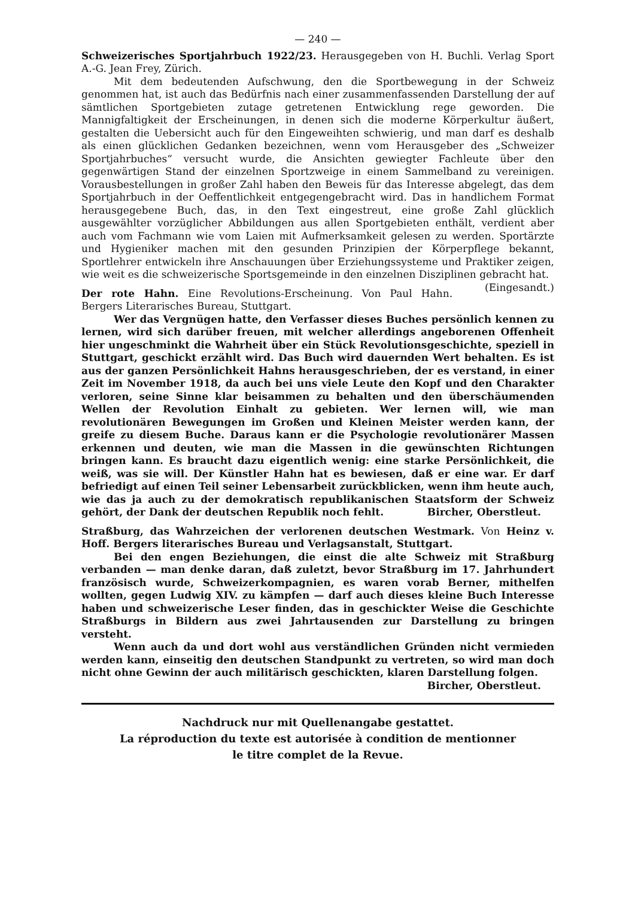— 240 —
Schweizerisches Sportjahrbuch 1922/23. Herausgegeben von H. Buchli. Verlag Sport A.-G. Jean Frey, Zürich.
Mit dem bedeutenden Aufschwung, den die Sportbewegung in der Schweiz genommen hat, ist auch das Bedürfnis nach einer zusammenfassenden Darstellung der auf sämtlichen Sportgebieten zutage getretenen Entwicklung rege geworden. Die Mannigfaltigkeit der Erscheinungen, in denen sich die moderne Körperkultur äußert, gestalten die Uebersicht auch für den Eingeweihten schwierig, und man darf es deshalb als einen glücklichen Gedanken bezeichnen, wenn vom Herausgeber des „Schweizer Sportjahrbuches“ versucht wurde, die Ansichten gewiegter Fachleute über den gegenwärtigen Stand der einzelnen Sportzweige in einem Sammelband zu vereinigen. Vorausbestellungen in großer Zahl haben den Beweis für das Interesse abgelegt, das dem Sportjahrbuch in der Oeffentlichkeit entgegengebracht wird. Das in handlichem Format herausgegebene Buch, das, in den Text eingestreut, eine große Zahl glücklich ausgewählter vorzüglicher Abbildungen aus allen Sportgebieten enthält, verdient aber auch vom Fachmann wie vom Laien mit Aufmerksamkeit gelesen zu werden. Sportärzte und Hygieniker machen mit den gesunden Prinzipien der Körperpflege bekannt, Sportlehrer entwickeln ihre Anschauungen über Erziehungssysteme und Praktiker zeigen, wie weit es die schweizerische Sportsgemeinde in den einzelnen Disziplinen gebracht hat. (Eingesandt.)
Der rote Hahn. Eine Revolutions-Erscheinung. Von Paul Hahn. Bergers Literarisches Bureau, Stuttgart.
Wer das Vergnügen hatte, den Verfasser dieses Buches persönlich kennen zu lernen, wird sich darüber freuen, mit welcher allerdings angeborenen Offenheit hier ungeschminkt die Wahrheit über ein Stück Revolutionsgeschichte, speziell in Stuttgart, geschickt erzählt wird. Das Buch wird dauernden Wert behalten. Es ist aus der ganzen Persönlichkeit Hahns herausgeschrieben, der es verstand, in einer Zeit im November 1918, da auch bei uns viele Leute den Kopf und den Charakter verloren, seine Sinne klar beisammen zu behalten und den überschäumenden Wellen der Revolution Einhalt zu gebieten. Wer lernen will, wie man revolutionären Bewegungen im Großen und Kleinen Meister werden kann, der greife zu diesem Buche. Daraus kann er die Psychologie revolutionärer Massen erkennen und deuten, wie man die Massen in die gewünschten Richtungen bringen kann. Es braucht dazu eigentlich wenig: eine starke Persönlichkeit, die weiß, was sie will. Der Künstler Hahn hat es bewiesen, daß er eine war. Er darf befriedigt auf einen Teil seiner Lebensarbeit zurückblicken, wenn ihm heute auch, wie das ja auch zu der demokratisch republikanischen Staatsform der Schweiz gehört, der Dank der deutschen Republik noch fehlt. Bircher, Oberstleut.
Straßburg, das Wahrzeichen der verlorenen deutschen Westmark. Von Heinz v. Hoff. Bergers literarisches Bureau und Verlagsanstalt, Stuttgart.
Bei den engen Beziehungen, die einst die alte Schweiz mit Straßburg verbanden — man denke daran, daß zuletzt, bevor Straßburg im 17. Jahrhundert französisch wurde, Schweizerkompagnien, es waren vorab Berner, mithelfen wollten, gegen Ludwig XIV. zu kämpfen — darf auch dieses kleine Buch Interesse haben und schweizerische Leser finden, das in geschickter Weise die Geschichte Straßburgs in Bildern aus zwei Jahrtausenden zur Darstellung zu bringen versteht.
Wenn auch da und dort wohl aus verständlichen Gründen nicht vermieden werden kann, einseitig den deutschen Standpunkt zu vertreten, so wird man doch nicht ohne Gewinn der auch militärisch geschickten, klaren Darstellung folgen.
Bircher, Oberstleut.
Nachdruck nur mit Quellenangabe gestattet.
La réproduction du texte est autorisée à condition de mentionner
le titre complet de la Revue.